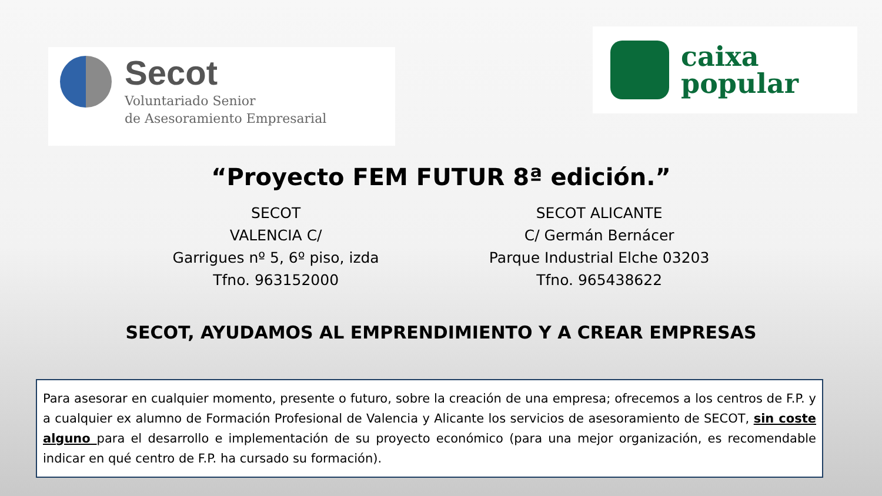Secot
Voluntariado Senior
de Asesoramiento Empresarial
caixa
popular
“Proyecto FEM FUTUR 8ª edición.”
SECOT
VALENCIA C/
Garrigues nº 5, 6º piso, izda
Tfno. 963152000
SECOT ALICANTE
C/ Germán Bernácer
Parque Industrial Elche 03203
Tfno. 965438622
SECOT, AYUDAMOS AL EMPRENDIMIENTO Y A CREAR EMPRESAS
Para asesorar en cualquier momento, presente o futuro, sobre la creación de una empresa; ofrecemos a los centros de F.P. y a cualquier ex alumno de Formación Profesional de Valencia y Alicante los servicios de asesoramiento de SECOT, sin coste alguno para el desarrollo e implementación de su proyecto económico (para una mejor organización, es recomendable indicar en qué centro de F.P. ha cursado su formación).